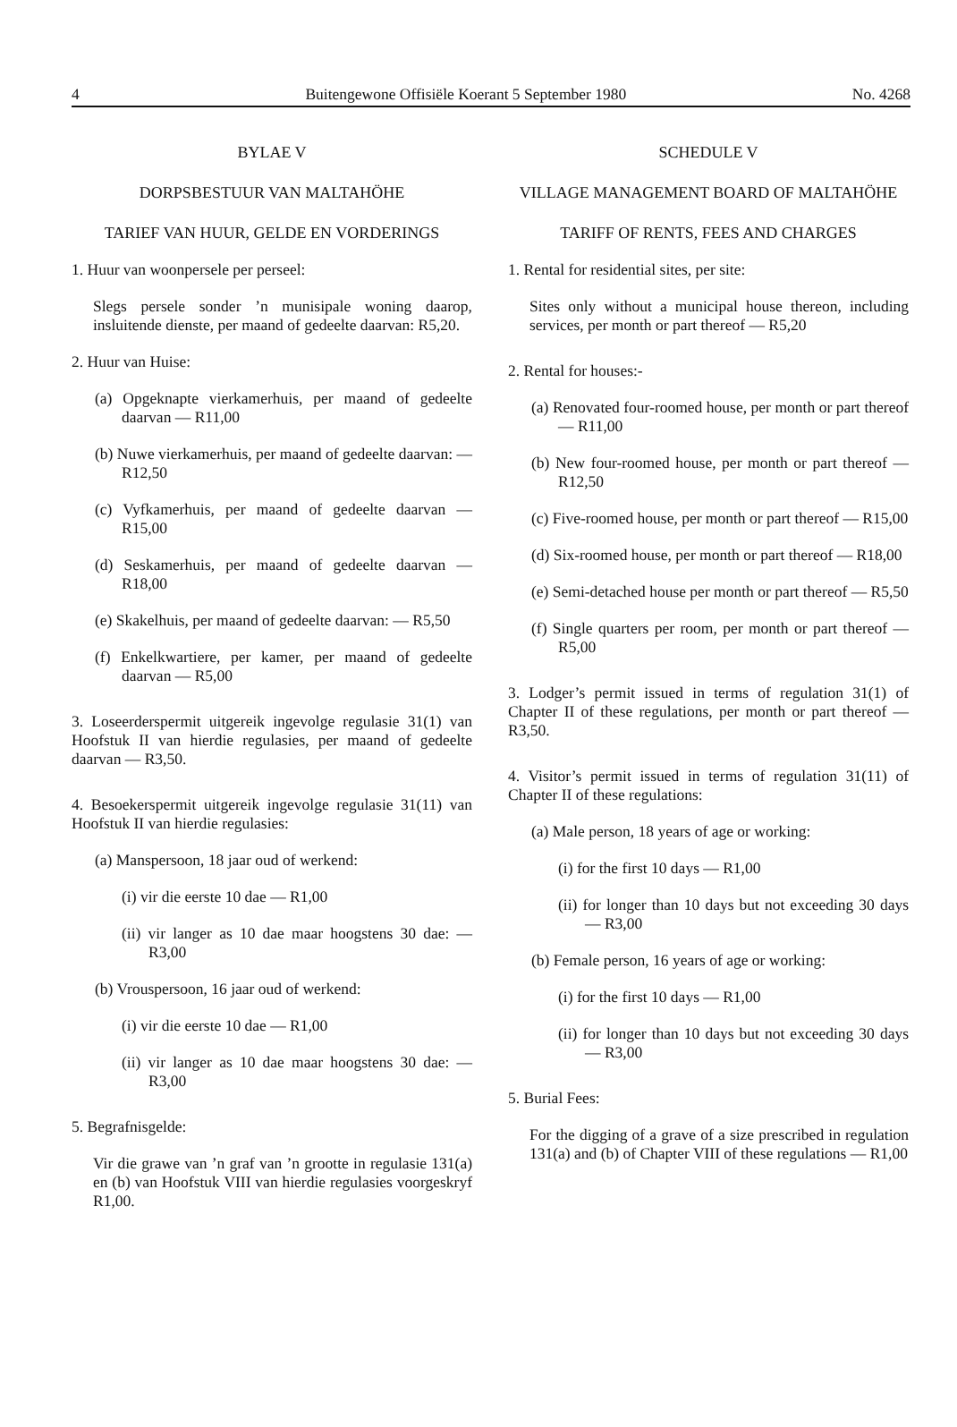4 Buitengewone Offisiële Koerant 5 September 1980 No. 4268
BYLAE V
DORPSBESTUUR VAN MALTAHÖHE
TARIEF VAN HUUR, GELDE EN VORDERINGS
1. Huur van woonpersele per perseel:
Slegs persele sonder ’n munisipale woning daarop, insluitende dienste, per maand of gedeelte daarvan: R5,20.
2. Huur van Huise:
(a) Opgeknapte vierkamerhuis, per maand of gedeelte daarvan — R11,00
(b) Nuwe vierkamerhuis, per maand of gedeelte daarvan: — R12,50
(c) Vyfkamerhuis, per maand of gedeelte daarvan — R15,00
(d) Seskamerhuis, per maand of gedeelte daarvan — R18,00
(e) Skakelhuis, per maand of gedeelte daarvan: — R5,50
(f) Enkelkwartiere, per kamer, per maand of gedeelte daarvan — R5,00
3. Loseerderspermit uitgereik ingevolge regulasie 31(1) van Hoofstuk II van hierdie regulasies, per maand of gedeelte daarvan — R3,50.
4. Besoekerspermit uitgereik ingevolge regulasie 31(11) van Hoofstuk II van hierdie regulasies:
(a) Manspersoon, 18 jaar oud of werkend:
(i) vir die eerste 10 dae — R1,00
(ii) vir langer as 10 dae maar hoogstens 30 dae: — R3,00
(b) Vrouspersoon, 16 jaar oud of werkend:
(i) vir die eerste 10 dae — R1,00
(ii) vir langer as 10 dae maar hoogstens 30 dae: — R3,00
5. Begrafnisgelde:
Vir die grawe van ’n graf van ’n grootte in regulasie 131(a) en (b) van Hoofstuk VIII van hierdie regulasies voorgeskryf R1,00.
SCHEDULE V
VILLAGE MANAGEMENT BOARD OF MALTAHÖHE
TARIFF OF RENTS, FEES AND CHARGES
1. Rental for residential sites, per site:
Sites only without a municipal house thereon, including services, per month or part thereof — R5,20
2. Rental for houses:-
(a) Renovated four-roomed house, per month or part thereof — R11,00
(b) New four-roomed house, per month or part thereof — R12,50
(c) Five-roomed house, per month or part thereof — R15,00
(d) Six-roomed house, per month or part thereof — R18,00
(e) Semi-detached house per month or part thereof — R5,50
(f) Single quarters per room, per month or part thereof — R5,00
3. Lodger’s permit issued in terms of regulation 31(1) of Chapter II of these regulations, per month or part thereof — R3,50.
4. Visitor’s permit issued in terms of regulation 31(11) of Chapter II of these regulations:
(a) Male person, 18 years of age or working:
(i) for the first 10 days — R1,00
(ii) for longer than 10 days but not exceeding 30 days — R3,00
(b) Female person, 16 years of age or working:
(i) for the first 10 days — R1,00
(ii) for longer than 10 days but not exceeding 30 days — R3,00
5. Burial Fees:
For the digging of a grave of a size prescribed in regulation 131(a) and (b) of Chapter VIII of these regulations — R1,00